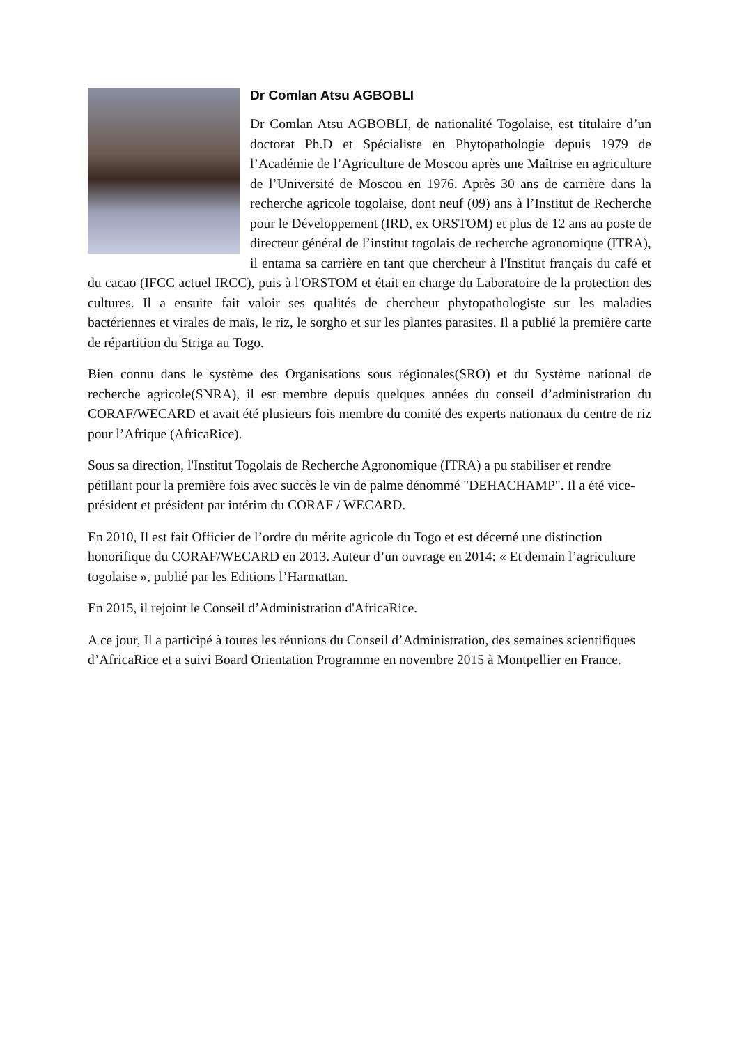Dr Comlan Atsu AGBOBLI
Dr Comlan Atsu AGBOBLI, de nationalité Togolaise, est titulaire d’un doctorat Ph.D et Spécialiste en Phytopathologie depuis 1979 de l’Académie de l’Agriculture de Moscou après une Maîtrise en agriculture de l’Université de Moscou en 1976. Après 30 ans de carrière dans la recherche agricole togolaise, dont neuf (09) ans à l’Institut de Recherche pour le Développement (IRD, ex ORSTOM) et plus de 12 ans au poste de directeur général de l’institut togolais de recherche agronomique (ITRA), il entama sa carrière en tant que chercheur à l'Institut français du café et du cacao (IFCC actuel IRCC), puis à l'ORSTOM et était en charge du Laboratoire de la protection des cultures. Il a ensuite fait valoir ses qualités de chercheur phytopathologiste sur les maladies bactériennes et virales de maïs, le riz, le sorgho et sur les plantes parasites. Il a publié la première carte de répartition du Striga au Togo.
Bien connu dans le système des Organisations sous régionales(SRO) et du Système national de recherche agricole(SNRA), il est membre depuis quelques années du conseil d’administration du CORAF/WECARD et avait été plusieurs fois membre du comité des experts nationaux du centre de riz pour l’Afrique (AfricaRice).
Sous sa direction, l'Institut Togolais de Recherche Agronomique (ITRA) a pu stabiliser et rendre pétillant pour la première fois avec succès le vin de palme dénommé "DEHACHAMP". Il a été vice-président et président par intérim du CORAF / WECARD.
En 2010, Il est fait Officier de l’ordre du mérite agricole du Togo et est décerné une distinction honorifique du CORAF/WECARD en 2013. Auteur d’un ouvrage en 2014: « Et demain l’agriculture togolaise », publié par les Editions l’Harmattan.
En 2015, il rejoint le Conseil d’Administration d'AfricaRice.
A ce jour, Il a participé à toutes les réunions du Conseil d’Administration, des semaines scientifiques d’AfricaRice et a suivi Board Orientation Programme en novembre 2015 à Montpellier en France.